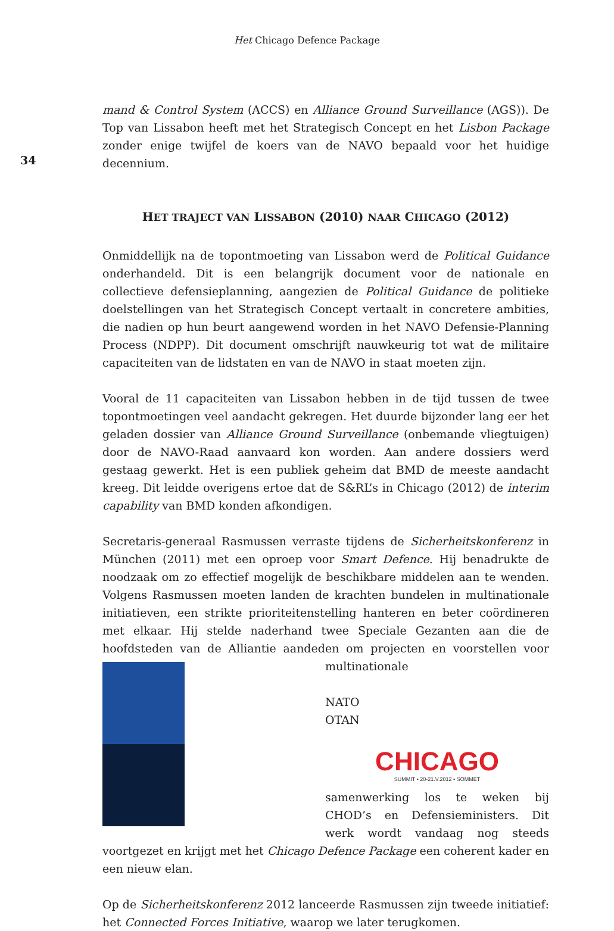Het Chicago Defence Package
34
mand & Control System (ACCS) en Alliance Ground Surveillance (AGS)). De Top van Lissabon heeft met het Strategisch Concept en het Lisbon Package zonder enige twijfel de koers van de NAVO bepaald voor het huidige decennium.
HET TRAJECT VAN LISSABON (2010) NAAR CHICAGO (2012)
Onmiddellijk na de topontmoeting van Lissabon werd de Political Guidance onderhandeld. Dit is een belangrijk document voor de nationale en collectieve defensieplanning, aangezien de Political Guidance de politieke doelstellingen van het Strategisch Concept vertaalt in concretere ambities, die nadien op hun beurt aangewend worden in het NAVO Defensie-Planning Process (NDPP). Dit document omschrijft nauwkeurig tot wat de militaire capaciteiten van de lidstaten en van de NAVO in staat moeten zijn.
Vooral de 11 capaciteiten van Lissabon hebben in de tijd tussen de twee topontmoetingen veel aandacht gekregen. Het duurde bijzonder lang eer het geladen dossier van Alliance Ground Surveillance (onbemande vliegtuigen) door de NAVO-Raad aanvaard kon worden. Aan andere dossiers werd gestaag gewerkt. Het is een publiek geheim dat BMD de meeste aandacht kreeg. Dit leidde overigens ertoe dat de S&RL’s in Chicago (2012) de interim capability van BMD konden afkondigen.
Secretaris-generaal Rasmussen verraste tijdens de Sicherheitskonferenz in München (2011) met een oproep voor Smart Defence. Hij benadrukte de noodzaak om zo effectief mogelijk de beschikbare middelen aan te wenden. Volgens Rasmussen moeten landen de krachten bundelen in multinationale initiatieven, een strikte prioriteitenstelling hanteren en beter coördineren met elkaar. Hij stelde naderhand twee Speciale Gezanten aan die de hoofdsteden van de Alliantie aandeden om projecten en voorstellen voor multinationale
NATO
OTAN
CHICAGO
SUMMIT • 20-21.V.2012 • SOMMET
samenwerking los te weken bij CHOD’s en Defensieministers. Dit werk wordt vandaag nog steeds voortgezet en krijgt met het Chicago Defence Package een coherent kader en een nieuw elan.
Op de Sicherheitskonferenz 2012 lanceerde Rasmussen zijn tweede initiatief: het Connected Forces Initiative, waarop we later terugkomen.